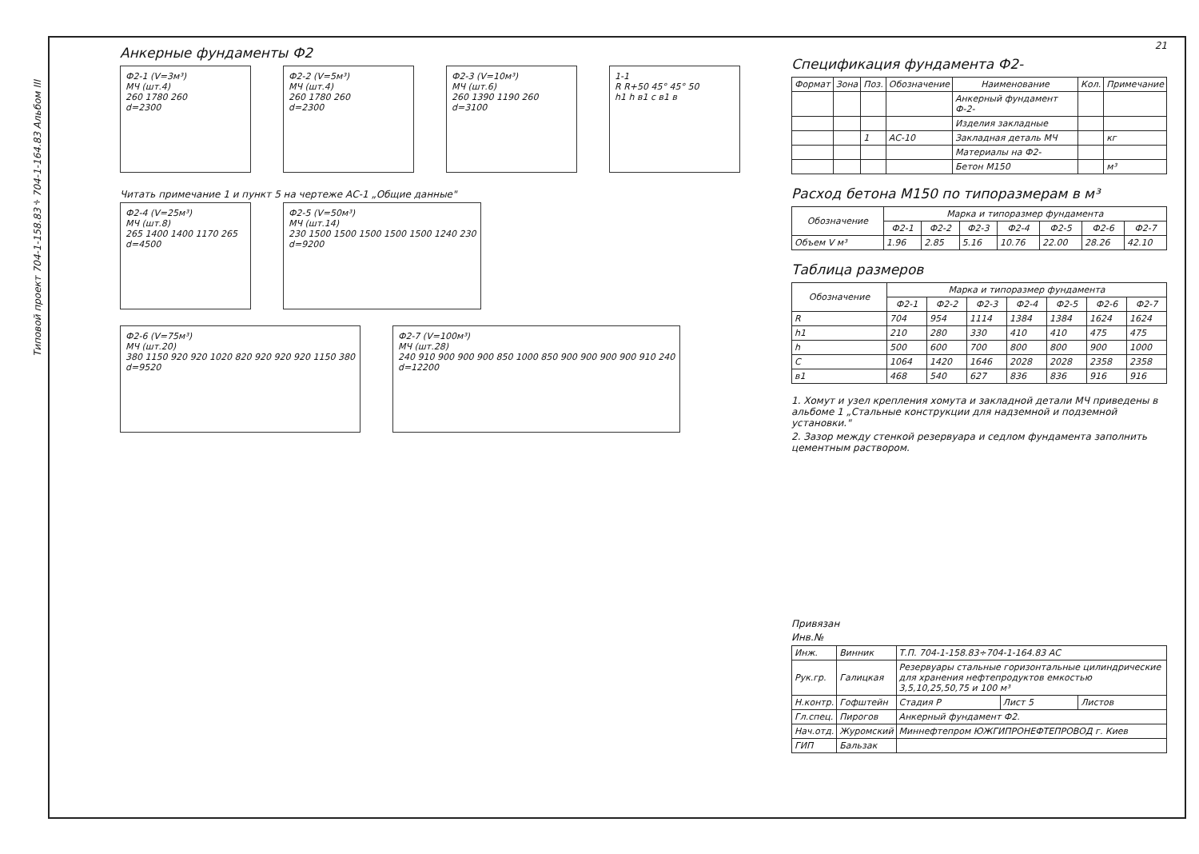Типовой проект 704-1-158.83÷704-1-164.83 Альбом III
Анкерные фундаменты Ф2
Ф2-1 (V=3м³)
МЧ (шт.4)
260 1780 260
d=2300
Ф2-2 (V=5м³)
МЧ (шт.4)
260 1780 260
d=2300
Ф2-3 (V=10м³)
МЧ (шт.6)
260 1390 1190 260
d=3100
1-1
R R+50 45° 45° 50
h1 h в1 с в1 в
Читать примечание 1 и пункт 5 на чертеже АС-1 „Общие данные"
Ф2-4 (V=25м³)
МЧ (шт.8)
265 1400 1400 1170 265
d=4500
Ф2-5 (V=50м³)
МЧ (шт.14)
230 1500 1500 1500 1500 1500 1240 230
d=9200
Ф2-6 (V=75м³)
МЧ (шт.20)
380 1150 920 920 1020 820 920 920 920 1150 380
d=9520
Ф2-7 (V=100м³)
МЧ (шт.28)
240 910 900 900 900 850 1000 850 900 900 900 900 910 240
d=12200
21
Спецификация фундамента Ф2-
| Формат | Зона | Поз. | Обозначение | Наименование | Кол. | Примечание |
| --- | --- | --- | --- | --- | --- | --- |
| | | | | Анкерный фундамент Ф-2- | | |
| | | | | Изделия закладные | | |
| | | 1 | АС-10 | Закладная деталь МЧ | | кг |
| | | | | Материалы на Ф2- | | |
| | | | | Бетон М150 | | м³ |
Расход бетона М150 по типоразмерам в м³
| Обозначение | Марка и типоразмер фундамента | | | | | | |
| --- | --- | --- | --- | --- | --- | --- | --- |
| | Ф2-1 | Ф2-2 | Ф2-3 | Ф2-4 | Ф2-5 | Ф2-6 | Ф2-7 |
| Объем V м³ | 1.96 | 2.85 | 5.16 | 10.76 | 22.00 | 28.26 | 42.10 |
Таблица размеров
| Обозначение | Марка и типоразмер фундамента | | | | | | |
| --- | --- | --- | --- | --- | --- | --- | --- |
| | Ф2-1 | Ф2-2 | Ф2-3 | Ф2-4 | Ф2-5 | Ф2-6 | Ф2-7 |
| R | 704 | 954 | 1114 | 1384 | 1384 | 1624 | 1624 |
| h1 | 210 | 280 | 330 | 410 | 410 | 475 | 475 |
| h | 500 | 600 | 700 | 800 | 800 | 900 | 1000 |
| C | 1064 | 1420 | 1646 | 2028 | 2028 | 2358 | 2358 |
| в1 | 468 | 540 | 627 | 836 | 836 | 916 | 916 |
1. Хомут и узел крепления хомута и закладной детали МЧ приведены в альбоме 1 „Стальные конструкции для надземной и подземной установки."
2. Зазор между стенкой резервуара и седлом фундамента заполнить цементным раствором.
Привязан
Инв.№
| Инж. | Винник | Т.П. 704-1-158.83÷704-1-164.83 АС | | |
| Рук.гр. | Галицкая | Резервуары стальные горизонтальные цилиндрические для хранения нефтепродуктов емкостью 3,5,10,25,50,75 и 100 м³ | | |
| Н.контр. | Гофштейн | Стадия Р | Лист 5 | Листов |
| Гл.спец. | Пирогов | Анкерный фундамент Ф2. | | |
| Нач.отд. | Журомский | Миннефтепром ЮЖГИПРОНЕФТЕПРОВОД г. Киев | | |
| ГИП | Бальзак | | | |